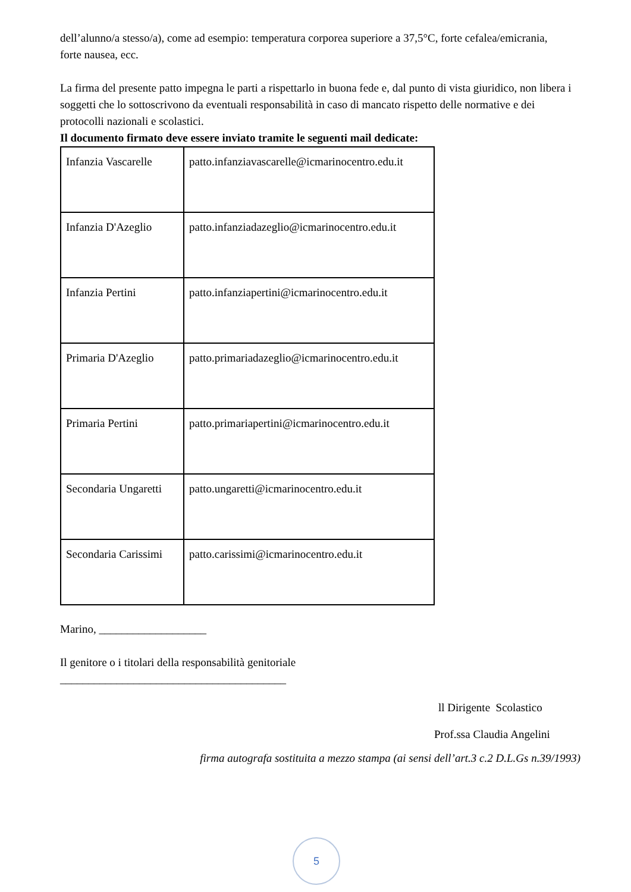dell’alunno/a stesso/a), come ad esempio: temperatura corporea superiore a 37,5°C, forte cefalea/emicrania, forte nausea, ecc.
La firma del presente patto impegna le parti a rispettarlo in buona fede e, dal punto di vista giuridico, non libera i soggetti che lo sottoscrivono da eventuali responsabilità in caso di mancato rispetto delle normative e dei protocolli nazionali e scolastici.
Il documento firmato deve essere inviato tramite le seguenti mail dedicate:
| Infanzia Vascarelle | patto.infanziavascarelle@icmarinocentro.edu.it |
| Infanzia D'Azeglio | patto.infanziadazeglio@icmarinocentro.edu.it |
| Infanzia Pertini | patto.infanziapertini@icmarinocentro.edu.it |
| Primaria D'Azeglio | patto.primariadazeglio@icmarinocentro.edu.it |
| Primaria Pertini | patto.primariapertini@icmarinocentro.edu.it |
| Secondaria Ungaretti | patto.ungaretti@icmarinocentro.edu.it |
| Secondaria Carissimi | patto.carissimi@icmarinocentro.edu.it |
Marino, ___________________
Il genitore o i titolari della responsabilità genitoriale
________________________________________
ll Dirigente Scolastico
Prof.ssa Claudia Angelini
firma autografa sostituita a mezzo stampa (ai sensi dell’art.3 c.2 D.L.Gs n.39/1993)
5